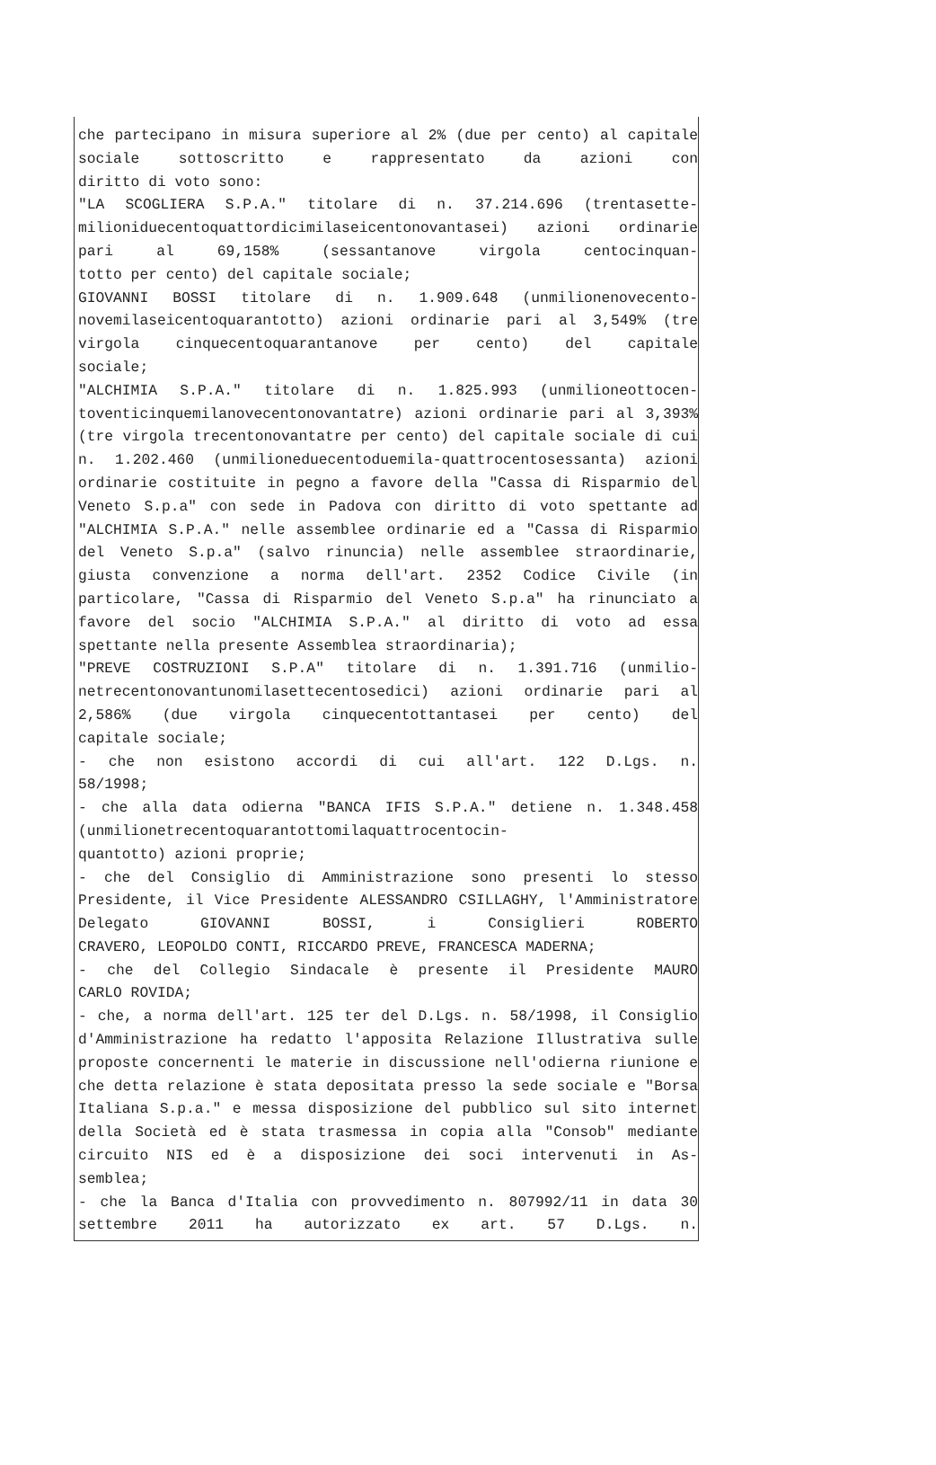che partecipano in misura superiore al 2% (due per cento) al capitale sociale sottoscritto e rappresentato da azioni con
diritto di voto sono:
"LA SCOGLIERA S.P.A." titolare di n. 37.214.696 (trentasette-milioniduecentoquattordicimilaseicentonovantasei) azioni ordinarie pari al 69,158% (sessantanove virgola centocinquan-
totto per cento) del capitale sociale;
GIOVANNI BOSSI titolare di n. 1.909.648 (unmilionenovecento-novemilaseicentoquarantotto) azioni ordinarie pari al 3,549% (tre virgola cinquecentoquarantanove per cento) del capitale
sociale;
"ALCHIMIA S.P.A." titolare di n. 1.825.993 (unmilioneottocen-toventicinquemilanovecentonovantatre) azioni ordinarie pari al 3,393% (tre virgola trecentonovantatre per cento) del capitale sociale di cui n. 1.202.460 (unmilioneduecentoduemila-quattrocentosessanta) azioni ordinarie costituite in pegno a favore della "Cassa di Risparmio del Veneto S.p.a" con sede in Padova con diritto di voto spettante ad "ALCHIMIA S.P.A." nelle assemblee ordinarie ed a "Cassa di Risparmio del Veneto S.p.a" (salvo rinuncia) nelle assemblee straordinarie, giusta convenzione a norma dell'art. 2352 Codice Civile (in particolare, "Cassa di Risparmio del Veneto S.p.a" ha rinunciato a favore del socio "ALCHIMIA S.P.A." al diritto di voto ad essa
spettante nella presente Assemblea straordinaria);
"PREVE COSTRUZIONI S.P.A" titolare di n. 1.391.716 (unmilio-netrecentonovantunomilasettecentosedici) azioni ordinarie pari al 2,586% (due virgola cinquecentottantasei per cento) del
capitale sociale;
- che non esistono accordi di cui all'art. 122 D.Lgs. n.
58/1998;
- che alla data odierna "BANCA IFIS S.P.A." detiene n. 1.348.458 (unmilionetrecentoquarantottomilaquattrocentocin-
quantotto) azioni proprie;
- che del Consiglio di Amministrazione sono presenti lo stesso Presidente, il Vice Presidente ALESSANDRO CSILLAGHY, l'Amministratore Delegato GIOVANNI BOSSI, i Consiglieri ROBERTO
CRAVERO, LEOPOLDO CONTI, RICCARDO PREVE, FRANCESCA MADERNA;
- che del Collegio Sindacale è presente il Presidente MAURO
CARLO ROVIDA;
- che, a norma dell'art. 125 ter del D.Lgs. n. 58/1998, il Consiglio d'Amministrazione ha redatto l'apposita Relazione Illustrativa sulle proposte concernenti le materie in discussione nell'odierna riunione e che detta relazione è stata depositata presso la sede sociale e "Borsa Italiana S.p.a." e messa disposizione del pubblico sul sito internet della Società ed è stata trasmessa in copia alla "Consob" mediante circuito NIS ed è a disposizione dei soci intervenuti in As-
semblea;
- che la Banca d'Italia con provvedimento n. 807992/11 in data 30 settembre 2011 ha autorizzato ex art. 57 D.Lgs. n.